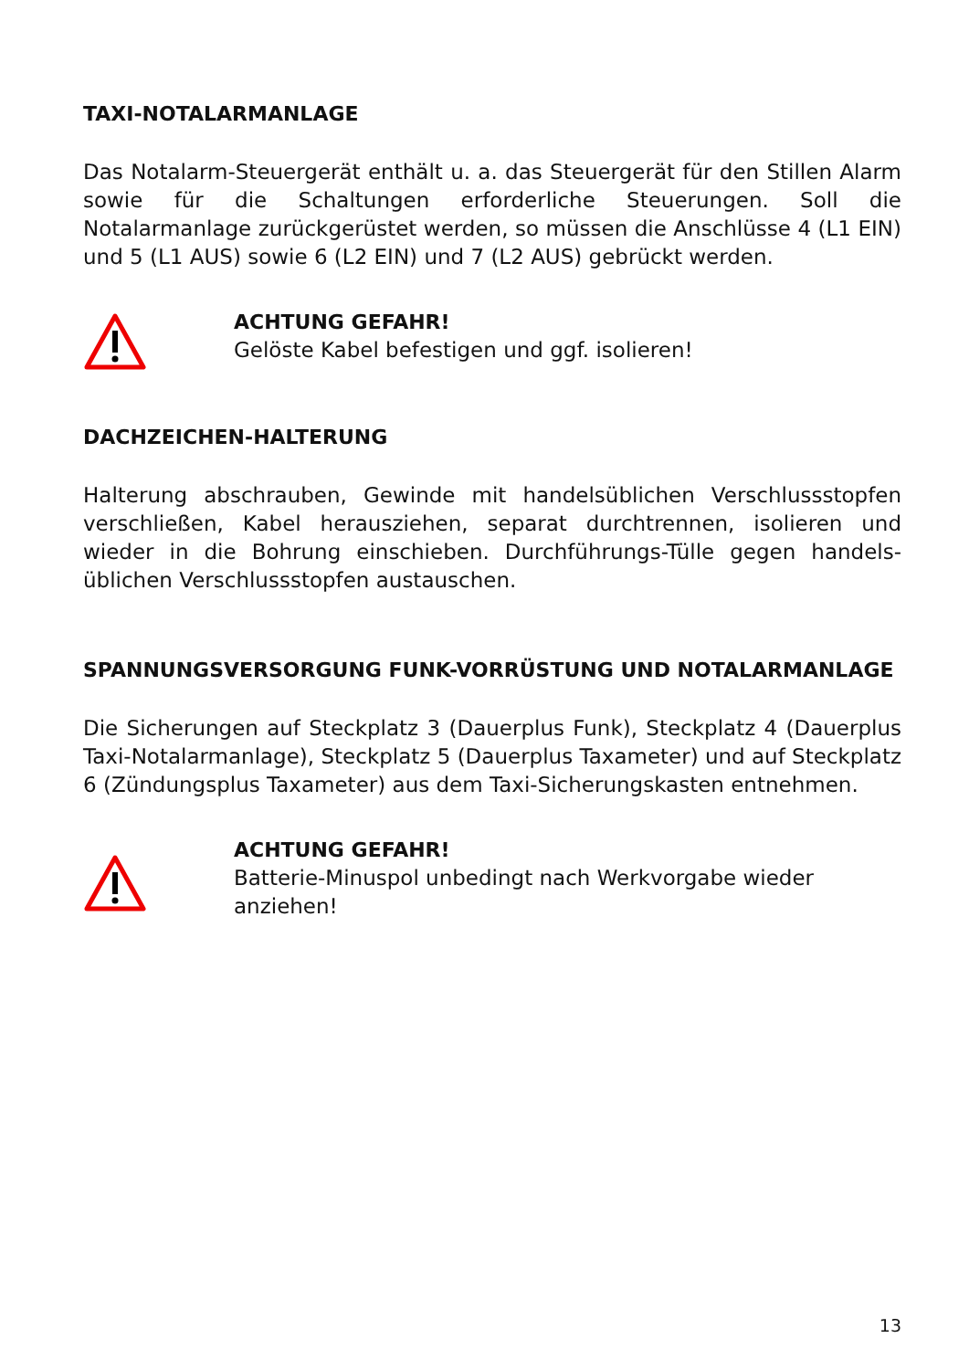TAXI-NOTALARMANLAGE
Das Notalarm-Steuergerät enthält u. a. das Steuergerät für den Stillen Alarm sowie für die Schaltungen erforderliche Steuerungen. Soll die Notalarmanlage zurückgerüstet werden, so müssen die Anschlüsse 4 (L1 EIN) und 5 (L1 AUS) sowie 6 (L2 EIN) und 7 (L2 AUS) gebrückt werden.
ACHTUNG GEFAHR!
Gelöste Kabel befestigen und ggf. isolieren!
DACHZEICHEN-HALTERUNG
Halterung abschrauben, Gewinde mit handelsüblichen Verschlussstopfen verschließen, Kabel herausziehen, separat durchtrennen, isolieren und wieder in die Bohrung einschieben. Durchführungs-Tülle gegen handels-üblichen Verschlussstopfen austauschen.
SPANNUNGSVERSORGUNG FUNK-VORRÜSTUNG UND NOTALARMANLAGE
Die Sicherungen auf Steckplatz 3 (Dauerplus Funk), Steckplatz 4 (Dauerplus Taxi-Notalarmanlage), Steckplatz 5 (Dauerplus Taxameter) und auf Steckplatz 6 (Zündungsplus Taxameter) aus dem Taxi-Sicherungskasten entnehmen.
ACHTUNG GEFAHR!
Batterie-Minuspol unbedingt nach Werkvorgabe wieder anziehen!
13